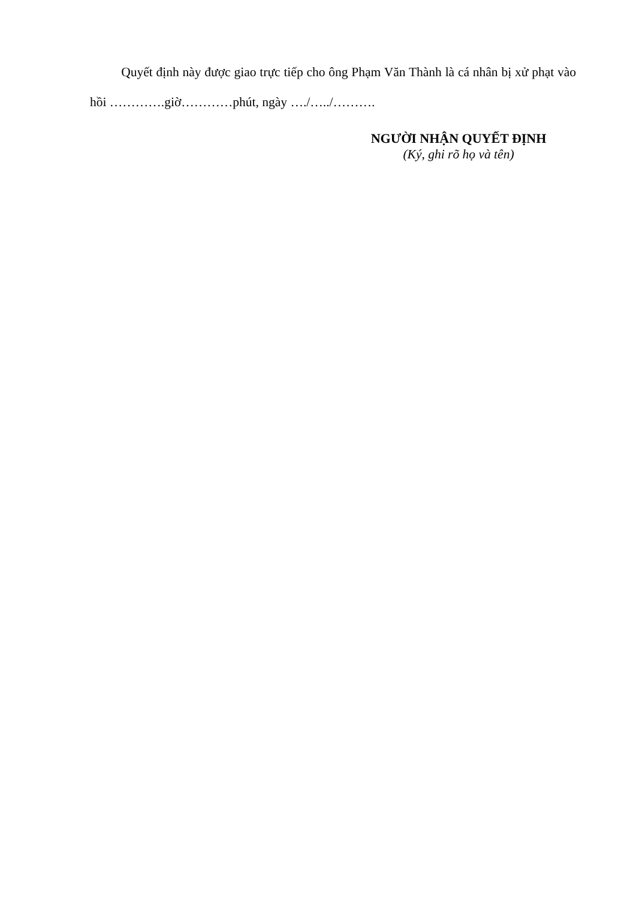Quyết định này được giao trực tiếp cho ông Phạm Văn Thành là cá nhân bị xử phạt vào hồi ………….giờ…………phút, ngày …./…../……….
NGƯỜI NHẬN QUYẾT ĐỊNH
(Ký, ghi rõ họ và tên)